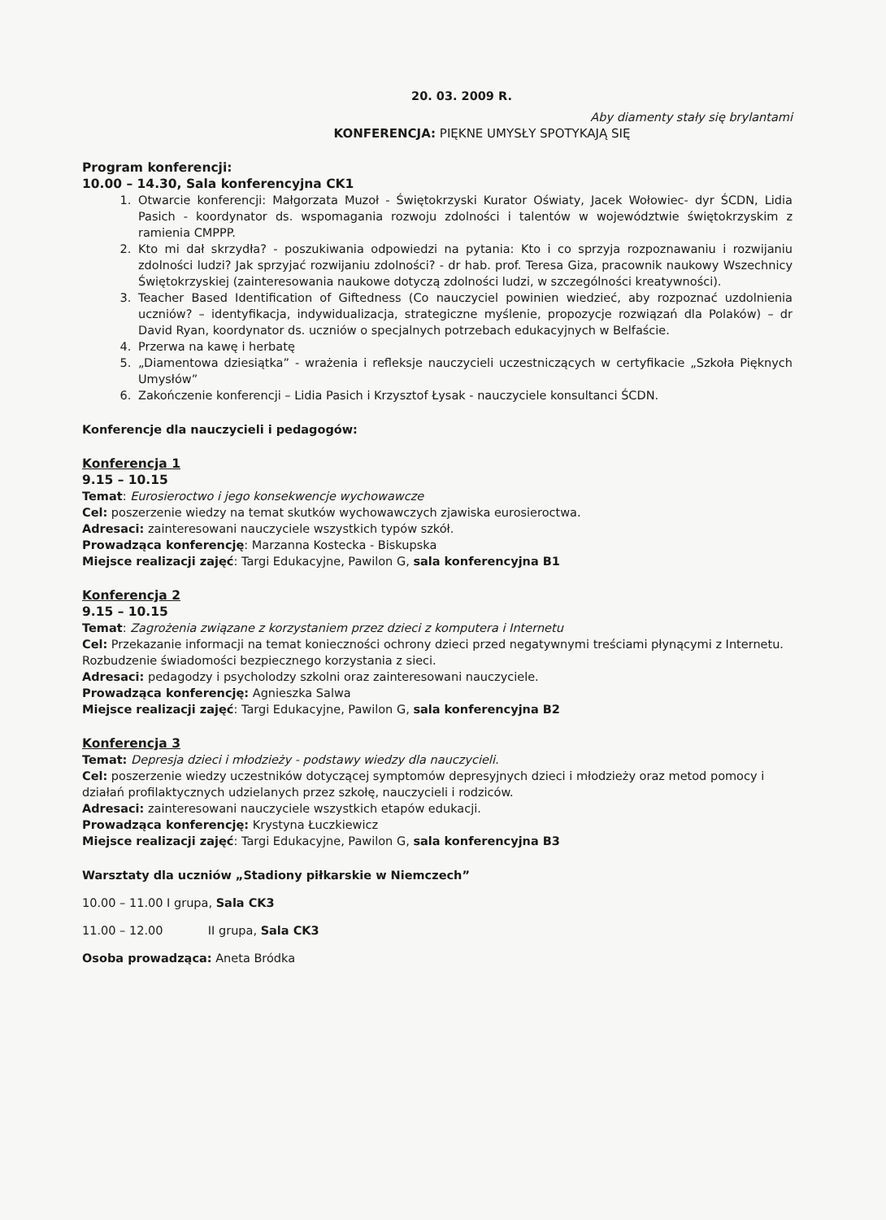20. 03. 2009 R.
Aby diamenty stały się brylantami
KONFERENCJA: PIĘKNE UMYSŁY SPOTYKAJĄ SIĘ
Program konferencji:
10.00 – 14.30, Sala konferencyjna CK1
1. Otwarcie konferencji: Małgorzata Muzoł - Świętokrzyski Kurator Oświaty, Jacek Wołowiec- dyr ŚCDN, Lidia Pasich - koordynator ds. wspomagania rozwoju zdolności i talentów w województwie świętokrzyskim z ramienia CMPPP.
2. Kto mi dał skrzydła? - poszukiwania odpowiedzi na pytania: Kto i co sprzyja rozpoznawaniu i rozwijaniu zdolności ludzi? Jak sprzyjać rozwijaniu zdolności? - dr hab. prof. Teresa Giza, pracownik naukowy Wszechnicy Świętokrzyskiej (zainteresowania naukowe dotyczą zdolności ludzi, w szczególności kreatywności).
3. Teacher Based Identification of Giftedness (Co nauczyciel powinien wiedzieć, aby rozpoznać uzdolnienia uczniów? – identyfikacja, indywidualizacja, strategiczne myślenie, propozycje rozwiązań dla Polaków) – dr David Ryan, koordynator ds. uczniów o specjalnych potrzebach edukacyjnych w Belfaście.
4. Przerwa na kawę i herbatę
5. „Diamentowa dziesiątka” - wrażenia i refleksje nauczycieli uczestniczących w certyfikacie „Szkoła Pięknych Umysłów”
6. Zakończenie konferencji – Lidia Pasich i Krzysztof Łysak - nauczyciele konsultanci ŚCDN.
Konferencje dla nauczycieli i pedagogów:
Konferencja 1
9.15 – 10.15
Temat: Eurosieroctwo i jego konsekwencje wychowawcze
Cel: poszerzenie wiedzy na temat skutków wychowawczych zjawiska eurosieroctwa.
Adresaci: zainteresowani nauczyciele wszystkich typów szkół.
Prowadząca konferencję: Marzanna Kostecka - Biskupska
Miejsce realizacji zajęć: Targi Edukacyjne, Pawilon G, sala konferencyjna B1
Konferencja 2
9.15 – 10.15
Temat: Zagrożenia związane z korzystaniem przez dzieci z komputera i Internetu
Cel: Przekazanie informacji na temat konieczności ochrony dzieci przed negatywnymi treściami płynącymi z Internetu. Rozbudzenie świadomości bezpiecznego korzystania z sieci.
Adresaci: pedagodzy i psycholodzy szkolni oraz zainteresowani nauczyciele.
Prowadząca konferencję: Agnieszka Salwa
Miejsce realizacji zajęć: Targi Edukacyjne, Pawilon G, sala konferencyjna B2
Konferencja 3
Temat: Depresja dzieci i młodzieży - podstawy wiedzy dla nauczycieli.
Cel: poszerzenie wiedzy uczestników dotyczącej symptomów depresyjnych dzieci i młodzieży oraz metod pomocy i działań profilaktycznych udzielanych przez szkołę, nauczycieli i rodziców.
Adresaci: zainteresowani nauczyciele wszystkich etapów edukacji.
Prowadząca konferencję: Krystyna Łuczkiewicz
Miejsce realizacji zajęć: Targi Edukacyjne, Pawilon G, sala konferencyjna B3
Warsztaty dla uczniów „Stadiony piłkarskie w Niemczech”
10.00 – 11.00 I grupa, Sala CK3
11.00 – 12.00 II grupa, Sala CK3
Osoba prowadząca: Aneta Bródka